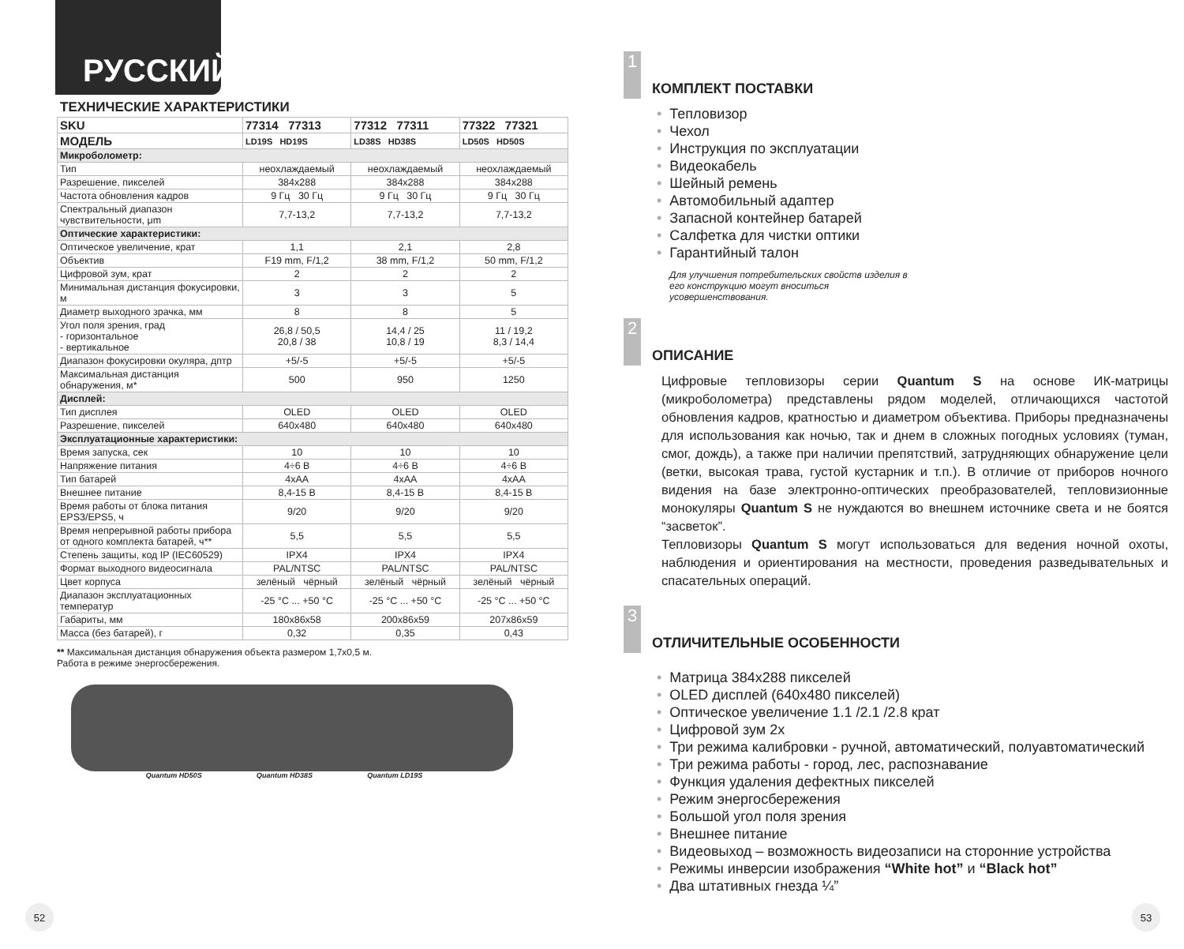РУССКИЙ
ТЕХНИЧЕСКИЕ ХАРАКТЕРИСТИКИ
| SKU | 77314 77313 | 77312 77311 | 77322 77321 |
| --- | --- | --- | --- |
| МОДЕЛЬ | LD19S HD19S | LD38S HD38S | LD50S HD50S |
| Микроболометр: | | | |
| Тип | неохлаждаемый | неохлаждаемый | неохлаждаемый |
| Разрешение, пикселей | 384x288 | 384x288 | 384x288 |
| Частота обновления кадров | 9 Гц 30 Гц | 9 Гц 30 Гц | 9 Гц 30 Гц |
| Спектральный диапазон чувствительности, μm | 7,7-13,2 | 7,7-13,2 | 7,7-13,2 |
| Оптические характеристики: | | | |
| Оптическое увеличение, крат | 1,1 | 2,1 | 2,8 |
| Объектив | F19 mm, F/1,2 | 38 mm, F/1,2 | 50 mm, F/1,2 |
| Цифровой зум, крат | 2 | 2 | 2 |
| Минимальная дистанция фокусировки, м | 3 | 3 | 5 |
| Диаметр выходного зрачка, мм | 8 | 8 | 5 |
| Угол поля зрения, град - горизонтальное - вертикальное | 26,8 / 50,5 20,8 / 38 | 14,4 / 25 10,8 / 19 | 11 / 19,2 8,3 / 14,4 |
| Диапазон фокусировки окуляра, дптр | +5/-5 | +5/-5 | +5/-5 |
| Максимальная дистанция обнаружения, м* | 500 | 950 | 1250 |
| Дисплей: | | | |
| Тип дисплея | OLED | OLED | OLED |
| Разрешение, пикселей | 640x480 | 640x480 | 640x480 |
| Эксплуатационные характеристики: | | | |
| Время запуска, сек | 10 | 10 | 10 |
| Напряжение питания | 4÷6 В | 4÷6 В | 4÷6 В |
| Тип батарей | 4xAA | 4xAA | 4xAA |
| Внешнее питание | 8,4-15 В | 8,4-15 В | 8,4-15 В |
| Время работы от блока питания EPS3/EPS5, ч | 9/20 | 9/20 | 9/20 |
| Время непрерывной работы прибора от одного комплекта батарей, ч** | 5,5 | 5,5 | 5,5 |
| Степень защиты, код IP (IEC60529) | IPX4 | IPX4 | IPX4 |
| Формат выходного видеосигнала | PAL/NTSC | PAL/NTSC | PAL/NTSC |
| Цвет корпуса | зелёный чёрный | зелёный чёрный | зелёный чёрный |
| Диапазон эксплуатационных температур | -25 °C ... +50 °C | -25 °C ... +50 °C | -25 °C ... +50 °C |
| Габариты, мм | 180x86x58 | 200x86x59 | 207x86x59 |
| Масса (без батарей), г | 0,32 | 0,35 | 0,43 |
** Максимальная дистанция обнаружения объекта размером 1,7x0,5 м.
Работа в режиме энергосбережения.
Quantum HD50S Quantum HD38S Quantum LD19S
52
1
КОМПЛЕКТ ПОСТАВКИ
Тепловизор
Чехол
Инструкция по эксплуатации
Видеокабель
Шейный ремень
Автомобильный адаптер
Запасной контейнер батарей
Салфетка для чистки оптики
Гарантийный талон
Для улучшения потребительских свойств изделия в его конструкцию могут вноситься усовершенствования.
2
ОПИСАНИЕ
Цифровые тепловизоры серии Quantum S на основе ИК-матрицы (микроболометра) представлены рядом моделей, отличающихся частотой обновления кадров, кратностью и диаметром объектива. Приборы предназначены для использования как ночью, так и днем в сложных погодных условиях (туман, смог, дождь), а также при наличии препятствий, затрудняющих обнаружение цели (ветки, высокая трава, густой кустарник и т.п.). В отличие от приборов ночного видения на базе электронно-оптических преобразователей, тепловизионные монокуляры Quantum S не нуждаются во внешнем источнике света и не боятся “засветок”.
Тепловизоры Quantum S могут использоваться для ведения ночной охоты, наблюдения и ориентирования на местности, проведения разведывательных и спасательных операций.
3
ОТЛИЧИТЕЛЬНЫЕ ОСОБЕННОСТИ
Матрица 384x288 пикселей
OLED дисплей (640x480 пикселей)
Оптическое увеличение 1.1 /2.1 /2.8 крат
Цифровой зум 2x
Три режима калибровки - ручной, автоматический, полуавтоматический
Три режима работы - город, лес, распознавание
Функция удаления дефектных пикселей
Режим энергосбережения
Большой угол поля зрения
Внешнее питание
Видеовыход – возможность видеозаписи на сторонние устройства
Режимы инверсии изображения “White hot” и “Black hot”
Два штативных гнезда ¼”
53